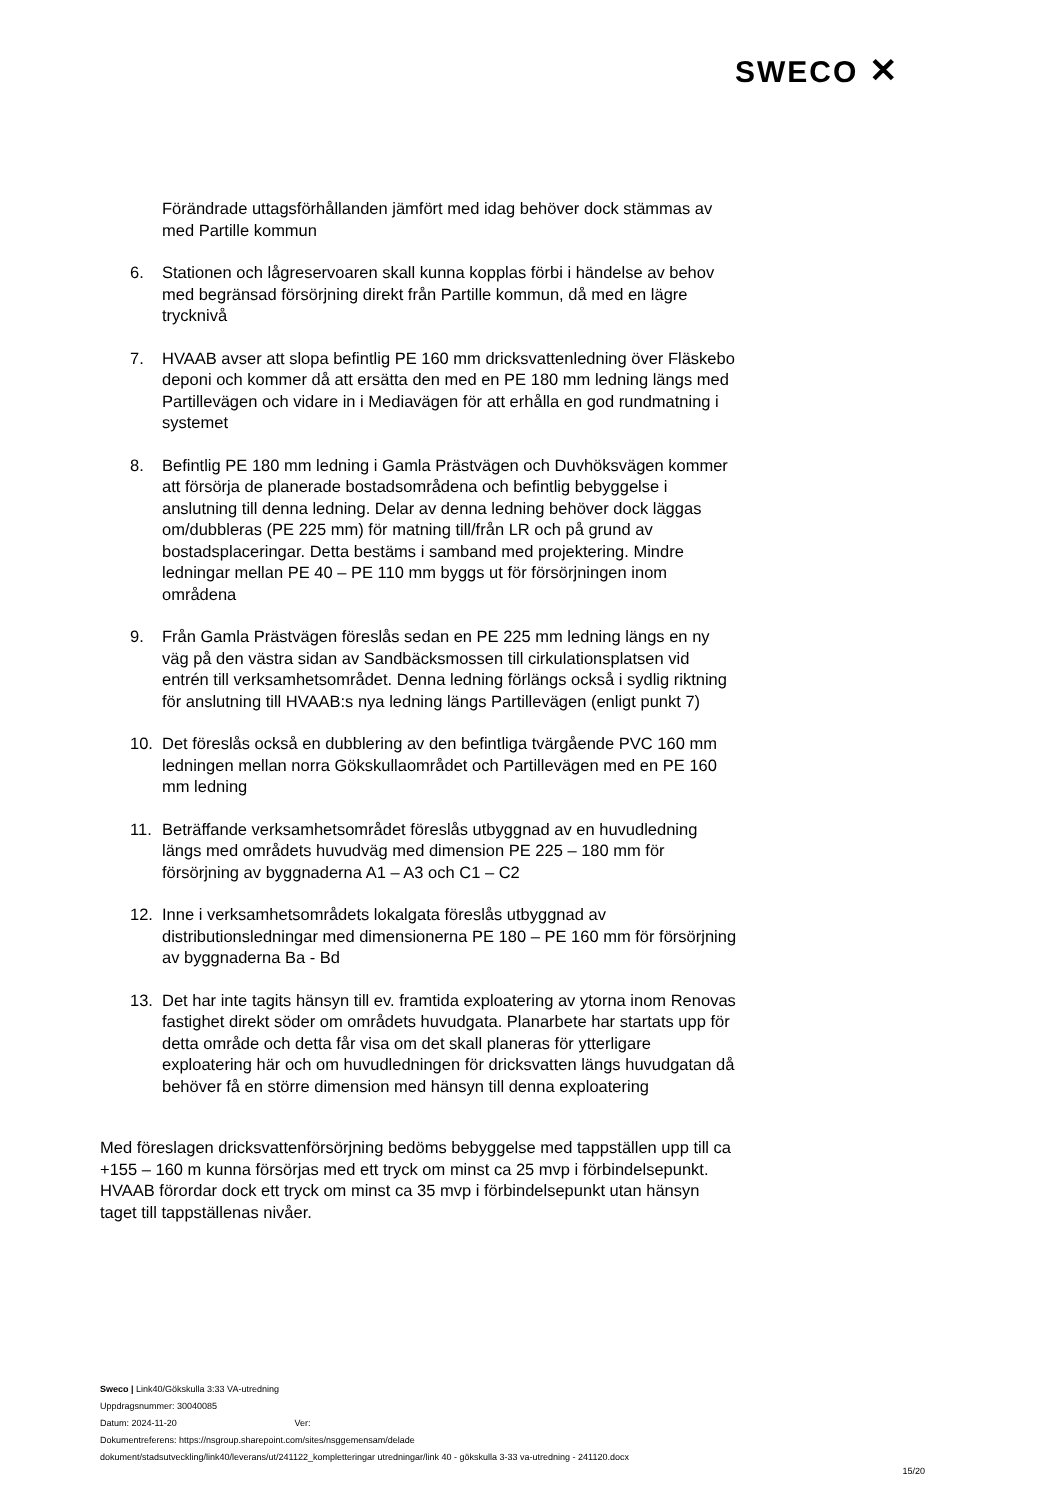SWECO ✕
Förändrade uttagsförhållanden jämfört med idag behöver dock stämmas av med Partille kommun
6. Stationen och lågreservoaren skall kunna kopplas förbi i händelse av behov med begränsad försörjning direkt från Partille kommun, då med en lägre trycknivå
7. HVAAB avser att slopa befintlig PE 160 mm dricksvattenledning över Fläskebo deponi och kommer då att ersätta den med en PE 180 mm ledning längs med Partillevägen och vidare in i Mediavägen för att erhålla en god rundmatning i systemet
8. Befintlig PE 180 mm ledning i Gamla Prästvägen och Duvhöksvägen kommer att försörja de planerade bostadsområdena och befintlig bebyggelse i anslutning till denna ledning. Delar av denna ledning behöver dock läggas om/dubbleras (PE 225 mm) för matning till/från LR och på grund av bostadsplaceringar. Detta bestäms i samband med projektering. Mindre ledningar mellan PE 40 – PE 110 mm byggs ut för försörjningen inom områdena
9. Från Gamla Prästvägen föreslås sedan en PE 225 mm ledning längs en ny väg på den västra sidan av Sandbäcksmossen till cirkulationsplatsen vid entrén till verksamhetsområdet. Denna ledning förlängs också i sydlig riktning för anslutning till HVAAB:s nya ledning längs Partillevägen (enligt punkt 7)
10. Det föreslås också en dubblering av den befintliga tvärgående PVC 160 mm ledningen mellan norra Gökskullaområdet och Partillevägen med en PE 160 mm ledning
11. Beträffande verksamhetsområdet föreslås utbyggnad av en huvudledning längs med områdets huvudväg med dimension PE 225 – 180 mm för försörjning av byggnaderna A1 – A3 och C1 – C2
12. Inne i verksamhetsområdets lokalgata föreslås utbyggnad av distributionsledningar med dimensionerna PE 180 – PE 160 mm för försörjning av byggnaderna Ba - Bd
13. Det har inte tagits hänsyn till ev. framtida exploatering av ytorna inom Renovas fastighet direkt söder om områdets huvudgata. Planarbete har startats upp för detta område och detta får visa om det skall planeras för ytterligare exploatering här och om huvudledningen för dricksvatten längs huvudgatan då behöver få en större dimension med hänsyn till denna exploatering
Med föreslagen dricksvattenförsörjning bedöms bebyggelse med tappställen upp till ca +155 – 160 m kunna försörjas med ett tryck om minst ca 25 mvp i förbindelsepunkt. HVAAB förordar dock ett tryck om minst ca 35 mvp i förbindelsepunkt utan hänsyn taget till tappställenas nivåer.
Sweco | Link40/Gökskulla 3:33 VA-utredning
Uppdragsnummer: 30040085
Datum: 2024-11-20 Ver:
Dokumentreferens: https://nsgroup.sharepoint.com/sites/nsggemensam/delade
dokument/stadsutveckling/link40/leverans/ut/241122_kompletteringar utredningar/link 40 - gökskulla 3-33 va-utredning - 241120.docx
15/20